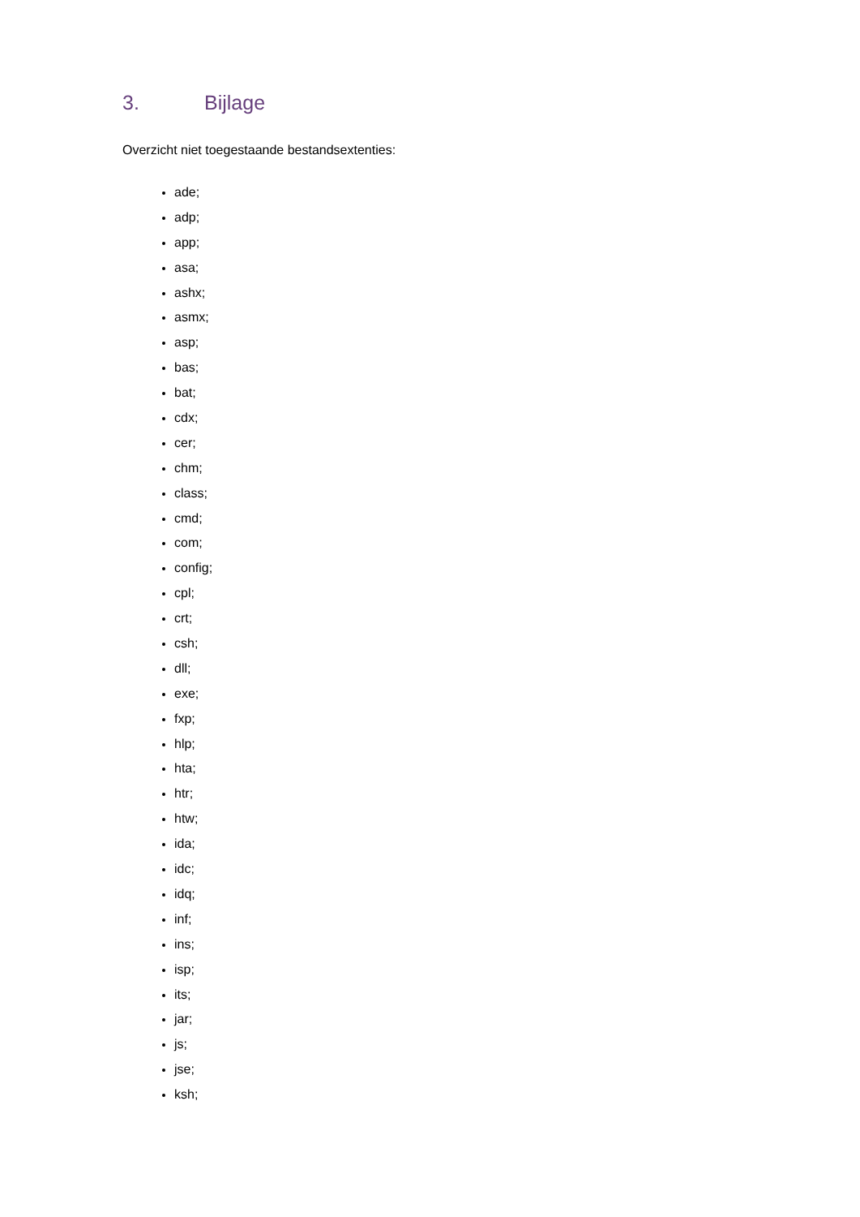3. Bijlage
Overzicht niet toegestaande bestandsextenties:
ade;
adp;
app;
asa;
ashx;
asmx;
asp;
bas;
bat;
cdx;
cer;
chm;
class;
cmd;
com;
config;
cpl;
crt;
csh;
dll;
exe;
fxp;
hlp;
hta;
htr;
htw;
ida;
idc;
idq;
inf;
ins;
isp;
its;
jar;
js;
jse;
ksh;